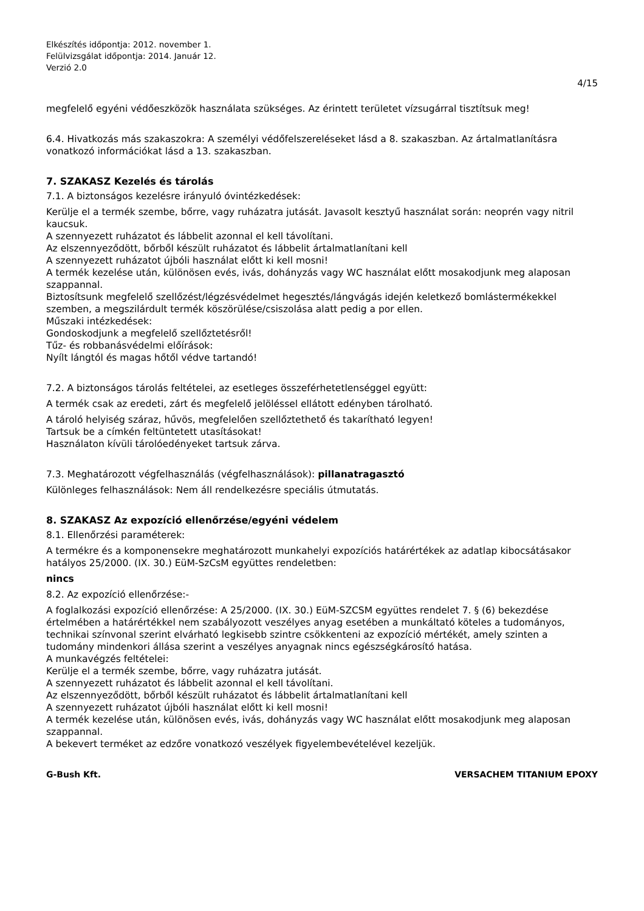Elkészítés időpontja: 2012. november 1.
Felülvizsgálat időpontja: 2014. Január 12.
Verzió 2.0
4/15
megfelelő egyéni védőeszközök használata szükséges. Az érintett területet vízsugárral tisztítsuk meg!
6.4. Hivatkozás más szakaszokra: A személyi védőfelszereléseket lásd a 8. szakaszban. Az ártalmatlanításra vonatkozó információkat lásd a 13. szakaszban.
7. SZAKASZ Kezelés és tárolás
7.1. A biztonságos kezelésre irányuló óvintézkedések:
Kerülje el a termék szembe, bőrre, vagy ruházatra jutását. Javasolt kesztyű használat során: neoprén vagy nitril kaucsuk.
A szennyezett ruházatot és lábbelit azonnal el kell távolítani.
Az elszennyeződött, bőrből készült ruházatot és lábbelit ártalmatlanítani kell
A szennyezett ruházatot újbóli használat előtt ki kell mosni!
A termék kezelése után, különösen evés, ivás, dohányzás vagy WC használat előtt mosakodjunk meg alaposan szappannal.
Biztosítsunk megfelelő szellőzést/légzésvédelmet hegesztés/lángvágás idején keletkező bomlástermékekkel szemben, a megszilárdult termék köszörülése/csiszolása alatt pedig a por ellen.
Műszaki intézkedések:
Gondoskodjunk a megfelelő szellőztetésről!
Tűz- és robbanásvédelmi előírások:
Nyílt lángtól és magas hőtől védve tartandó!
7.2. A biztonságos tárolás feltételei, az esetleges összeférhetetlenséggel együtt:
A termék csak az eredeti, zárt és megfelelő jelöléssel ellátott edényben tárolható.
A tároló helyiség száraz, hűvös, megfelelően szellőztethető és takarítható legyen!
Tartsuk be a címkén feltüntetett utasításokat!
Használaton kívüli tárolóedényeket tartsuk zárva.
7.3. Meghatározott végfelhasználás (végfelhasználások): pillanatragasztó
Különleges felhasználások: Nem áll rendelkezésre speciális útmutatás.
8. SZAKASZ Az expozíció ellenőrzése/egyéni védelem
8.1. Ellenőrzési paraméterek:
A termékre és a komponensekre meghatározott munkahelyi expozíciós határértékek az adatlap kibocsátásakor hatályos 25/2000. (IX. 30.) EüM-SzCsM együttes rendeletben:
nincs
8.2. Az expozíció ellenőrzése:-
A foglalkozási expozíció ellenőrzése: A 25/2000. (IX. 30.) EüM-SZCSM együttes rendelet 7. § (6) bekezdése értelmében a határértékkel nem szabályozott veszélyes anyag esetében a munkáltató köteles a tudományos, technikai színvonal szerint elvárható legkisebb szintre csökkenteni az expozíció mértékét, amely szinten a tudomány mindenkori állása szerint a veszélyes anyagnak nincs egészségkárosító hatása.
A munkavégzés feltételei:
Kerülje el a termék szembe, bőrre, vagy ruházatra jutását.
A szennyezett ruházatot és lábbelit azonnal el kell távolítani.
Az elszennyeződött, bőrből készült ruházatot és lábbelit ártalmatlanítani kell
A szennyezett ruházatot újbóli használat előtt ki kell mosni!
A termék kezelése után, különösen evés, ivás, dohányzás vagy WC használat előtt mosakodjunk meg alaposan szappannal.
A bekevert terméket az edzőre vonatkozó veszélyek figyelembevételével kezeljük.
G-Bush Kft. VERSACHEM TITANIUM EPOXY